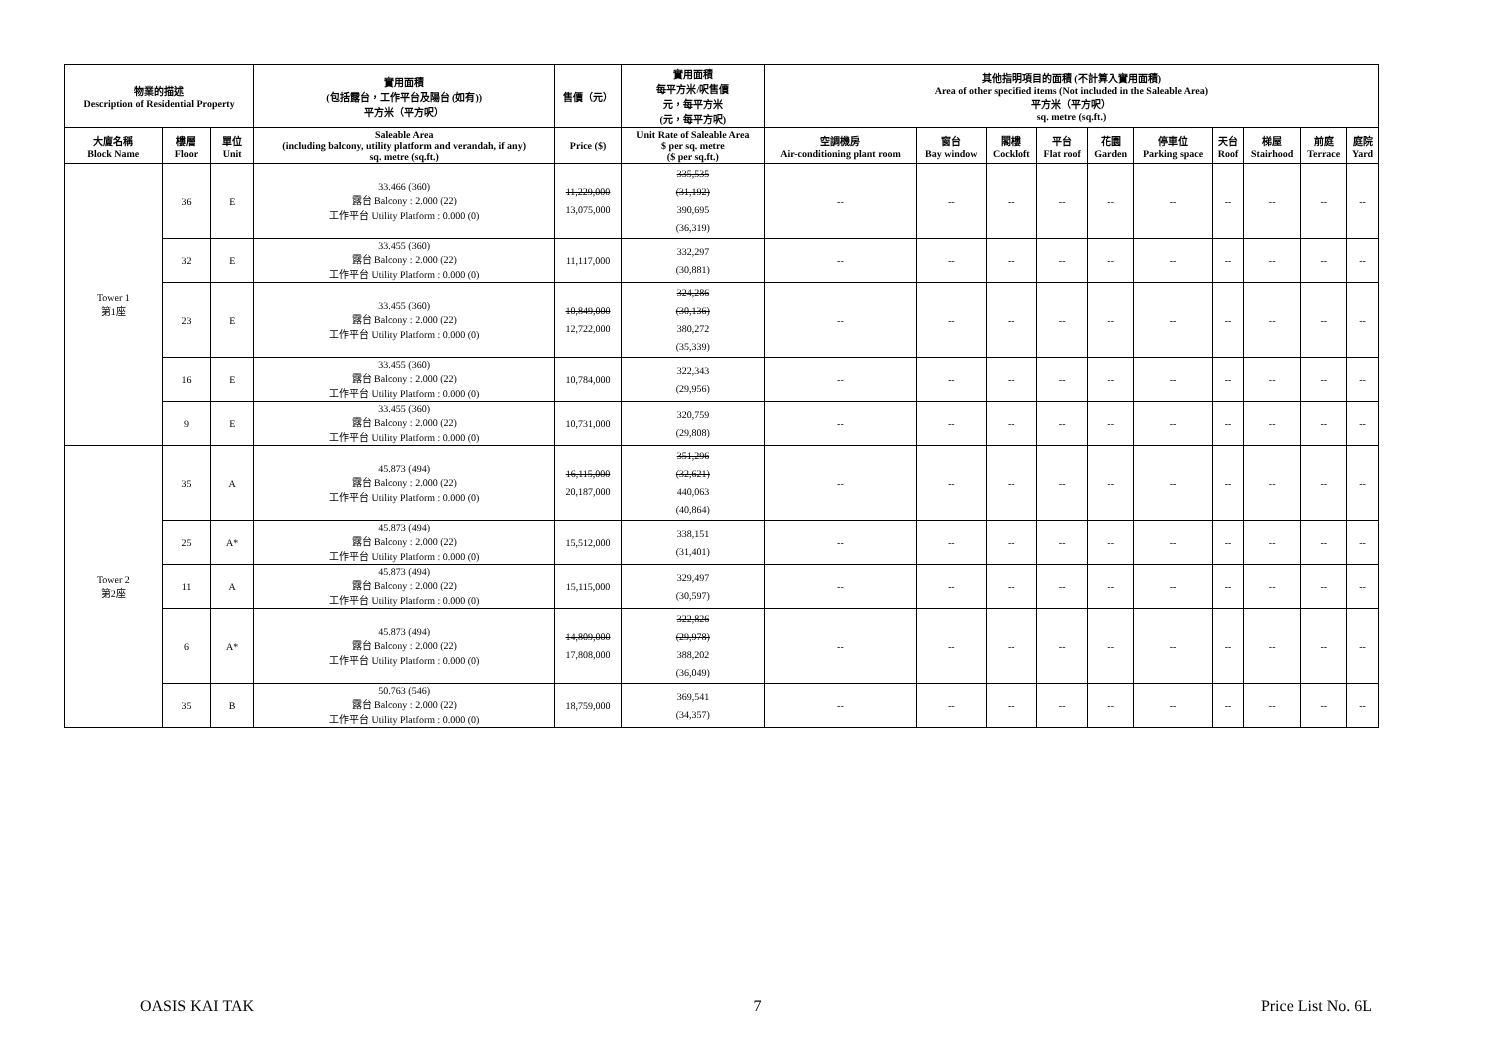| 物業的描述 Description of Residential Property | | | 實用面積 (包括露台，工作平台及陽台 (如有)) 平方米（平方呎） | 售價（元） | 實用面積 每平方米/呎售價 元，每平方米 (元，每平方呎) | 其他指明項目的面積 (不計算入實用面積) Area of other specified items (Not included in the Saleable Area) 平方米（平方呎） sq. metre (sq.ft.) | | | | | | | | | |
| --- | --- | --- | --- | --- | --- | --- | --- | --- | --- | --- | --- | --- | --- | --- | --- |
| 大廈名稱 Block Name | 樓層 Floor | 單位 Unit | Saleable Area (including balcony, utility platform and verandah, if any) sq. metre (sq.ft.) | Price ($) | Unit Rate of Saleable Area $ per sq. metre ($ per sq.ft.) | 空調機房 Air-conditioning plant room | 窗台 Bay window | 閣樓 Cockloft | 平台 Flat roof | 花園 Garden | 停車位 Parking space | 天台 Roof | 梯屋 Stairhood | 前庭 Terrace | 庭院 Yard |
| Tower 1 第1座 | 36 | E | 33.466 (360) 露台 Balcony : 2.000 (22) 工作平台 Utility Platform : 0.000 (0) | 11,229,000 13,075,000 | 335,535 (31,192) 390,695 (36,319) | -- | -- | -- | -- | -- | -- | -- | -- | -- | -- |
| | 32 | E | 33.455 (360) 露台 Balcony : 2.000 (22) 工作平台 Utility Platform : 0.000 (0) | 11,117,000 | 332,297 (30,881) | -- | -- | -- | -- | -- | -- | -- | -- | -- | -- |
| | 23 | E | 33.455 (360) 露台 Balcony : 2.000 (22) 工作平台 Utility Platform : 0.000 (0) | 10,849,000 12,722,000 | 324,286 (30,136) 380,272 (35,339) | -- | -- | -- | -- | -- | -- | -- | -- | -- | -- |
| | 16 | E | 33.455 (360) 露台 Balcony : 2.000 (22) 工作平台 Utility Platform : 0.000 (0) | 10,784,000 | 322,343 (29,956) | -- | -- | -- | -- | -- | -- | -- | -- | -- | -- |
| | 9 | E | 33.455 (360) 露台 Balcony : 2.000 (22) 工作平台 Utility Platform : 0.000 (0) | 10,731,000 | 320,759 (29,808) | -- | -- | -- | -- | -- | -- | -- | -- | -- | -- |
| Tower 2 第2座 | 35 | A | 45.873 (494) 露台 Balcony : 2.000 (22) 工作平台 Utility Platform : 0.000 (0) | 16,115,000 20,187,000 | 351,296 (32,621) 440,063 (40,864) | -- | -- | -- | -- | -- | -- | -- | -- | -- | -- |
| | 25 | A* | 45.873 (494) 露台 Balcony : 2.000 (22) 工作平台 Utility Platform : 0.000 (0) | 15,512,000 | 338,151 (31,401) | -- | -- | -- | -- | -- | -- | -- | -- | -- | -- |
| | 11 | A | 45.873 (494) 露台 Balcony : 2.000 (22) 工作平台 Utility Platform : 0.000 (0) | 15,115,000 | 329,497 (30,597) | -- | -- | -- | -- | -- | -- | -- | -- | -- | -- |
| | 6 | A* | 45.873 (494) 露台 Balcony : 2.000 (22) 工作平台 Utility Platform : 0.000 (0) | 14,809,000 17,808,000 | 322,826 (29,978) 388,202 (36,049) | -- | -- | -- | -- | -- | -- | -- | -- | -- | -- |
| | 35 | B | 50.763 (546) 露台 Balcony : 2.000 (22) 工作平台 Utility Platform : 0.000 (0) | 18,759,000 | 369,541 (34,357) | -- | -- | -- | -- | -- | -- | -- | -- | -- | -- |
OASIS KAI TAK 7 Price List No. 6L